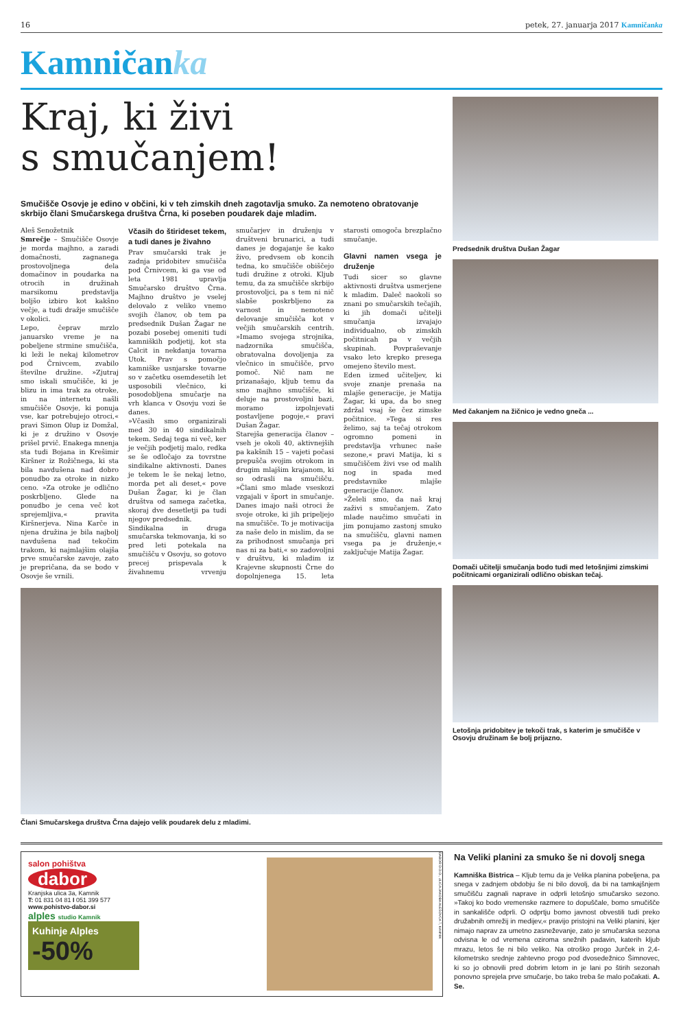16 petek, 27. januarja 2017 Kamničanka
Kamničanka
Kraj, ki živi
s smučanjem!
Smučišče Osovje je edino v občini, ki v teh zimskih dneh zagotavlja smuko. Za nemoteno obratovanje skrbijo člani Smučarskega društva Črna, ki poseben poudarek daje mladim.
Aleš Senožetnik
Smrečje – Smučišče Osovje je morda majhno, a zaradi domačnosti, zagnanega prostovoljnega dela domačinov in poudarka na otrocih in družinah marsikomu predstavlja boljšo izbiro kot kakšno večje, a tudi dražje smučišče v okolici.
Lepo, čeprav mrzlo januarsko vreme je na pobeljene strmine smučišča, ki leži le nekaj kilometrov pod Črnivcem, zvabilo številne družine. »Zjutraj smo iskali smučišče, ki je blizu in ima trak za otroke, in na internetu našli smučišče Osovje, ki ponuja vse, kar potrebujejo otroci,« pravi Simon Olup iz Domžal, ki je z družino v Osovje prišel prvič. Enakega mnenja sta tudi Bojana in Krešimir Kiršner iz Rožičnega, ki sta bila navdušena nad dobro ponudbo za otroke in nizko ceno. »Za otroke je odlično poskrbljeno. Glede na ponudbo je cena več kot sprejemljiva,« pravita Kiršnerjeva. Nina Karče in njena družina je bila najbolj navdušena nad tekočim trakom, ki najmlajšim olajša prve smučarske zavoje, zato je prepričana, da se bodo v Osovje še vrnili.
Včasih do štirideset tekem, a tudi danes je živahno
Prav smučarski trak je zadnja pridobitev smučišča pod Črnivcem, ki ga vse od leta 1981 upravlja Smučarsko društvo Črna. Majhno društvo je vselej delovalo z veliko vnemo svojih članov, ob tem pa predsednik Dušan Žagar ne pozabi posebej omeniti tudi kamniških podjetij, kot sta Calcit in nekdanja tovarna Utok. Prav s pomočjo kamniške usnjarske tovarne so v začetku osemdesetih let usposobili vlečnico, ki posodobljena smučarje na vrh klanca v Osovju vozi še danes.
»Včasih smo organizirali med 30 in 40 sindikalnih tekem. Sedaj tega ni več, ker je večjih podjetij malo, redka se še odločajo za tovrstne sindikalne aktivnosti. Danes je tekem le še nekaj letno, morda pet ali deset,« pove Dušan Žagar, ki je član društva od samega začetka, skoraj dve desetletji pa tudi njegov predsednik.
Sindikalna in druga smučarska tekmovanja, ki so pred leti potekala na smučišču v Osovju, so gotovo precej prispevala k živahnemu vrvenju smučarjev in druženju v društveni brunarici, a tudi danes je dogajanje še kako živo, predvsem ob koncih tedna, ko smučišče obiščejo tudi družine z otroki. Kljub temu, da za smučišče skrbijo prostovoljci, pa s tem ni nič slabše poskrbljeno za varnost in nemoteno delovanje smučišča kot v večjih smučarskih centrih. »Imamo svojega strojnika, nadzornika smučišča, obratovalna dovoljenja za vlečnico in smučišče, prvo pomoč. Nič nam ne prizanašajo, kljub temu da smo majhno smučišče, ki deluje na prostovoljni bazi, moramo izpolnjevati postavljene pogoje,« pravi Dušan Žagar.
Starejša generacija članov – vseh je okoli 40, aktivnejših pa kakšnih 15 – vajeti počasi prepušča svojim otrokom in drugim mlajšim krajanom, ki so odrasli na smučišču. »Člani smo mlade vseskozi vzgajali v šport in smučanje. Danes imajo naši otroci že svoje otroke, ki jih pripeljejo na smučišče. To je motivacija za naše delo in mislim, da se za prihodnost smučanja pri nas ni za bati,« so zadovoljni v društvu, ki mladim iz Krajevne skupnosti Črne do dopolnjenega 15. leta starosti omogoča brezplačno smučanje.
Glavni namen vsega je druženje
Tudi sicer so glavne aktivnosti društva usmerjene k mladim. Daleč naokoli so znani po smučarskih tečajih, ki jih domači učitelji smučanja izvajajo individualno, ob zimskih počitnicah pa v večjih skupinah. Povpraševanje vsako leto krepko presega omejeno število mest.
Eden izmed učiteljev, ki svoje znanje prenaša na mlajše generacije, je Matija Žagar, ki upa, da bo sneg zdržal vsaj še čez zimske počitnice. »Tega si res želimo, saj ta tečaj otrokom ogromno pomeni in predstavlja vrhunec naše sezone,« pravi Matija, ki s smučiščem živi vse od malih nog in spada med predstavnike mlajše generacije članov.
»Želeli smo, da naš kraj zaživi s smučanjem. Zato mlade naučimo smučati in jim ponujamo zastonj smuko na smučišču, glavni namen vsega pa je druženje,« zaključuje Matija Žagar.
Člani Smučarskega društva Črna dajejo velik poudarek delu z mladimi.
Predsednik društva Dušan Žagar
Med čakanjem na žičnico je vedno gneča ...
Domači učitelji smučanja bodo tudi med letošnjimi zimskimi počitnicami organizirali odlično obiskan tečaj.
Letošnja pridobitev je tekoči trak, s katerim je smučišče v Osovju družinam še bolj prijazno.
salon pohištva
dabor
Kranjska ulica 3a, Kamnik
T: 01 831 04 81 I 051 399 577
www.pohistvo-dabor.si
alples studio Kamnik
Kuhinje Alples
-50%
DABOR D.O.O., ULICA JAKOBA ALEŠOVCA 7, KAMNIK
Na Veliki planini za smuko še ni dovolj snega
Kamniška Bistrica – Kljub temu da je Velika planina pobeljena, pa snega v zadnjem obdobju še ni bilo dovolj, da bi na tamkajšnjem smučišču zagnali naprave in odprli letošnjo smučarsko sezono. »Takoj ko bodo vremenske razmere to dopuščale, bomo smučišče in sankališče odprli. O odprtju bomo javnost obvestili tudi preko družabnih omrežij in medijev,« pravijo pristojni na Veliki planini, kjer nimajo naprav za umetno zasneževanje, zato je smučarska sezona odvisna le od vremena oziroma snežnih padavin, katerih kljub mrazu, letos še ni bilo veliko. Na otroško progo Jurček in 2,4-kilometrsko srednje zahtevno progo pod dvosedežnico Šimnovec, ki so jo obnovili pred dobrim letom in je lani po štirih sezonah ponovno sprejela prve smučarje, bo tako treba še malo počakati. A. Se.